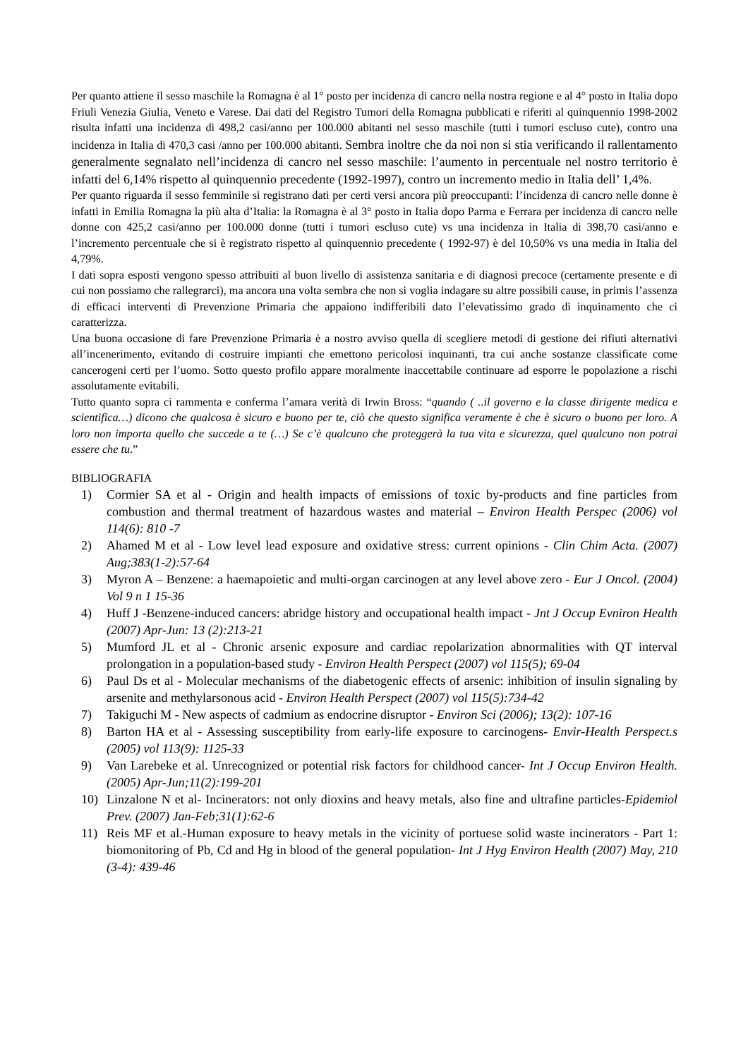Per quanto attiene il sesso maschile la Romagna è al 1° posto per incidenza di cancro nella nostra regione e al 4° posto in Italia dopo Friuli Venezia Giulia, Veneto e Varese. Dai dati del Registro Tumori della Romagna pubblicati e riferiti al quinquennio 1998-2002 risulta infatti una incidenza di 498,2 casi/anno per 100.000 abitanti nel sesso maschile (tutti i tumori escluso cute), contro una incidenza in Italia di 470,3 casi /anno per 100.000 abitanti. Sembra inoltre che da noi non si stia verificando il rallentamento generalmente segnalato nell’incidenza di cancro nel sesso maschile: l’aumento in percentuale nel nostro territorio è infatti del 6,14% rispetto al quinquennio precedente (1992-1997), contro un incremento medio in Italia dell’ 1,4%.
Per quanto riguarda il sesso femminile si registrano dati per certi versi ancora più preoccupanti: l’incidenza di cancro nelle donne è infatti in Emilia Romagna la più alta d’Italia: la Romagna è al 3° posto in Italia dopo Parma e Ferrara per incidenza di cancro nelle donne con 425,2 casi/anno per 100.000 donne (tutti i tumori escluso cute) vs una incidenza in Italia di 398,70 casi/anno e l’incremento percentuale che si è registrato rispetto al quinquennio precedente ( 1992-97) è del 10,50% vs una media in Italia del 4,79%.
I dati sopra esposti vengono spesso attribuiti al buon livello di assistenza sanitaria e di diagnosi precoce (certamente presente e di cui non possiamo che rallegrarci), ma ancora una volta sembra che non si voglia indagare su altre possibili cause, in primis l’assenza di efficaci interventi di Prevenzione Primaria che appaiono indifferibili dato l’elevatissimo grado di inquinamento che ci caratterizza.
Una buona occasione di fare Prevenzione Primaria è a nostro avviso quella di scegliere metodi di gestione dei rifiuti alternativi all’incenerimento, evitando di costruire impianti che emettono pericolosi inquinanti, tra cui anche sostanze classificate come cancerogeni certi per l’uomo. Sotto questo profilo appare moralmente inaccettabile continuare ad esporre le popolazione a rischi assolutamente evitabili.
Tutto quanto sopra ci rammenta e conferma l’amara verità di Irwin Bross: “quando ( ..il governo e la classe dirigente medica e scientifica…) dicono che qualcosa è sicuro e buono per te, ciò che questo significa veramente è che è sicuro o buono per loro. A loro non importa quello che succede a te (…) Se c’è qualcuno che proteggerà la tua vita e sicurezza, quel qualcuno non potrai essere che tu.”
BIBLIOGRAFIA
1) Cormier SA et al - Origin and health impacts of emissions of toxic by-products and fine particles from combustion and thermal treatment of hazardous wastes and material – Environ Health Perspec (2006) vol 114(6): 810 -7
2) Ahamed M et al - Low level lead exposure and oxidative stress: current opinions - Clin Chim Acta. (2007) Aug;383(1-2):57-64
3) Myron A – Benzene: a haemapoietic and multi-organ carcinogen at any level above zero - Eur J Oncol. (2004) Vol 9 n 1 15-36
4) Huff J -Benzene-induced cancers: abridge history and occupational health impact - Jnt J Occup Evniron Health (2007) Apr-Jun: 13 (2):213-21
5) Mumford JL et al - Chronic arsenic exposure and cardiac repolarization abnormalities with QT interval prolongation in a population-based study - Environ Health Perspect (2007) vol 115(5); 69-04
6) Paul Ds et al - Molecular mechanisms of the diabetogenic effects of arsenic: inhibition of insulin signaling by arsenite and methylarsonous acid - Environ Health Perspect (2007) vol 115(5):734-42
7) Takiguchi M - New aspects of cadmium as endocrine disruptor - Environ Sci (2006); 13(2): 107-16
8) Barton HA et al - Assessing susceptibility from early-life exposure to carcinogens- Envir-Health Perspect.s (2005) vol 113(9): 1125-33
9) Van Larebeke et al. Unrecognized or potential risk factors for childhood cancer- Int J Occup Environ Health. (2005) Apr-Jun;11(2):199-201
10) Linzalone N et al- Incinerators: not only dioxins and heavy metals, also fine and ultrafine particles-Epidemiol Prev. (2007) Jan-Feb;31(1):62-6
11) Reis MF et al.-Human exposure to heavy metals in the vicinity of portuese solid waste incinerators - Part 1: biomonitoring of Pb, Cd and Hg in blood of the general population- Int J Hyg Environ Health (2007) May, 210 (3-4): 439-46